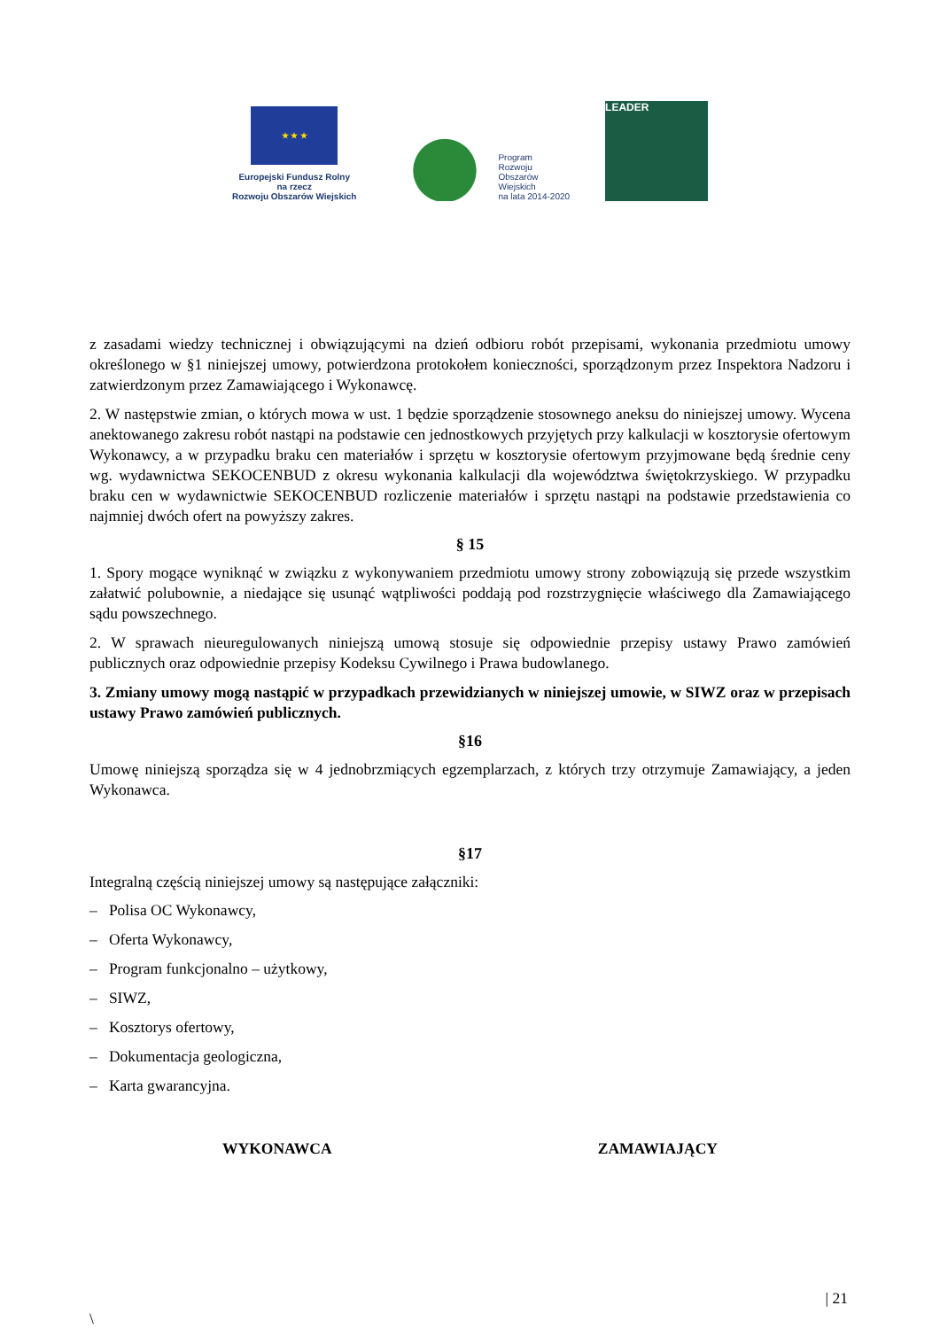★ ★ ★
Europejski Fundusz Rolny
na rzecz
Rozwoju Obszarów Wiejskich
Program
Rozwoju
Obszarów
Wiejskich
na lata 2014-2020
LEADER
z zasadami wiedzy technicznej i obwiązującymi na dzień odbioru robót przepisami, wykonania przedmiotu umowy określonego w §1 niniejszej umowy, potwierdzona protokołem konieczności, sporządzonym przez Inspektora Nadzoru i zatwierdzonym przez Zamawiającego i Wykonawcę.
2. W następstwie zmian, o których mowa w ust. 1 będzie sporządzenie stosownego aneksu do niniejszej umowy. Wycena anektowanego zakresu robót nastąpi na podstawie cen jednostkowych przyjętych przy kalkulacji w kosztorysie ofertowym Wykonawcy, a w przypadku braku cen materiałów i sprzętu w kosztorysie ofertowym przyjmowane będą średnie ceny wg. wydawnictwa SEKOCENBUD z okresu wykonania kalkulacji dla województwa świętokrzyskiego. W przypadku braku cen w wydawnictwie SEKOCENBUD rozliczenie materiałów i sprzętu nastąpi na podstawie przedstawienia co najmniej dwóch ofert na powyższy zakres.
§ 15
1. Spory mogące wyniknąć w związku z wykonywaniem przedmiotu umowy strony zobowiązują się przede wszystkim załatwić polubownie, a niedające się usunąć wątpliwości poddają pod rozstrzygnięcie właściwego dla Zamawiającego sądu powszechnego.
2. W sprawach nieuregulowanych niniejszą umową stosuje się odpowiednie przepisy ustawy Prawo zamówień publicznych oraz odpowiednie przepisy Kodeksu Cywilnego i Prawa budowlanego.
3. Zmiany umowy mogą nastąpić w przypadkach przewidzianych w niniejszej umowie, w SIWZ oraz w przepisach ustawy Prawo zamówień publicznych.
§16
Umowę niniejszą sporządza się w 4 jednobrzmiących egzemplarzach, z których trzy otrzymuje Zamawiający, a jeden Wykonawca.
§17
Integralną częścią niniejszej umowy są następujące załączniki:
– Polisa OC Wykonawcy,
– Oferta Wykonawcy,
– Program funkcjonalno – użytkowy,
– SIWZ,
– Kosztorys ofertowy,
– Dokumentacja geologiczna,
– Karta gwarancyjna.
WYKONAWCA ZAMAWIAJĄCY
\
| 21